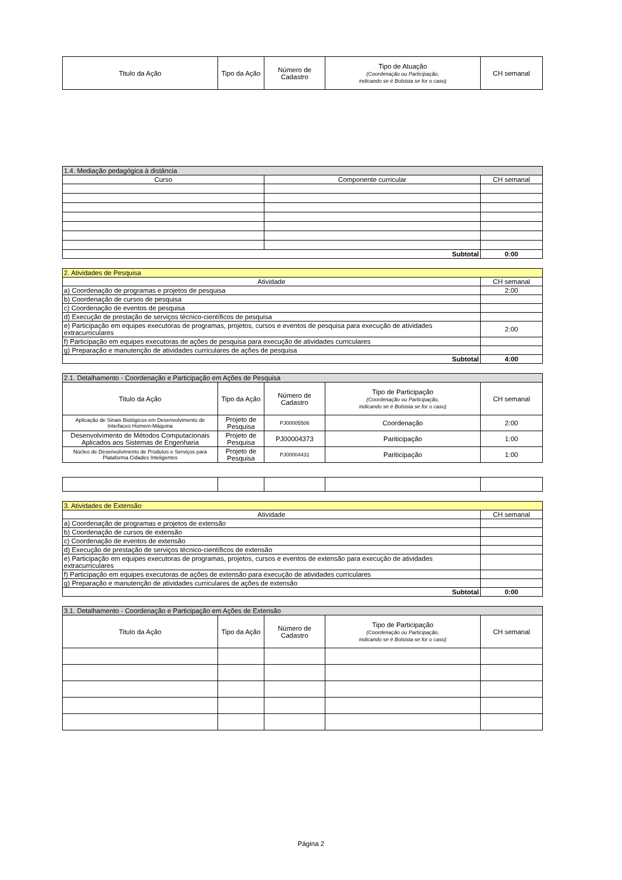| Titulo da Ação | Tipo da Ação | Número de Cadastro | Tipo de Atuação (Coordenação ou Participação, indicando se é Bolsista se for o caso) | CH semanal |
| 1.4. Mediação pedagógica à distância | | |
| Curso | Componente curricular | CH semanal |
| Subtotal | | 0:00 |
| 2. Atividades de Pesquisa | |
| Atividade | CH semanal |
| a) Coordenação de programas e projetos de pesquisa | 2:00 |
| b) Coordenação de cursos de pesquisa | |
| c) Coordenação de eventos de pesquisa | |
| d) Execução de prestação de serviços técnico-científicos de pesquisa | |
| e) Participação em equipes executoras de programas, projetos, cursos e eventos de pesquisa para execução de atividades extracurriculares | 2:00 |
| f) Participação em equipes executoras de ações de pesquisa para execução de atividades curriculares | |
| g) Preparação e manutenção de atividades curriculares de ações de pesquisa | |
| Subtotal | 4:00 |
| 2.1. Detalhamento - Coordenação e Participação em Ações de Pesquisa | | | | |
| Titulo da Ação | Tipo da Ação | Número de Cadastro | Tipo de Participação (Coordenação ou Participação, indicando se é Bolsista se for o caso) | CH semanal |
| Aplicação de Sinais Biológicos em Desenvolvimento de Interfaces Homem-Máquina | Projeto de Pesquisa | PJ00005506 | Coordenação | 2:00 |
| Desenvolvimento de Métodos Computacionais Aplicados aos Sistemas de Engenharia | Projeto de Pesquisa | PJ00004373 | Pariticipação | 1:00 |
| Núcleo de Desenvolvimento de Produtos e Serviços para Plataforma Cidades Inteligentes | Projeto de Pesquisa | PJ00004431 | Pariticipação | 1:00 |
| 3. Atividades de Extensão | |
| Atividade | CH semanal |
| a) Coordenação de programas e projetos de extensão | |
| b) Coordenação de cursos de extensão | |
| c) Coordenação de eventos de extensão | |
| d) Execução de prestação de serviços técnico-científicos de extensão | |
| e) Participação em equipes executoras de programas, projetos, cursos e eventos de extensão para execução de atividades extracurriculares | |
| f) Participação em equipes executoras de ações de extensão para execução de atividades curriculares | |
| g) Preparação e manutenção de atividades curriculares de ações de extensão | |
| Subtotal | 0:00 |
| 3.1. Detalhamento - Coordenação e Participação em Ações de Extensão | | | | |
| Titulo da Ação | Tipo da Ação | Número de Cadastro | Tipo de Participação (Coordenação ou Participação, indicando se é Bolsista se for o caso) | CH semanal |
Página 2